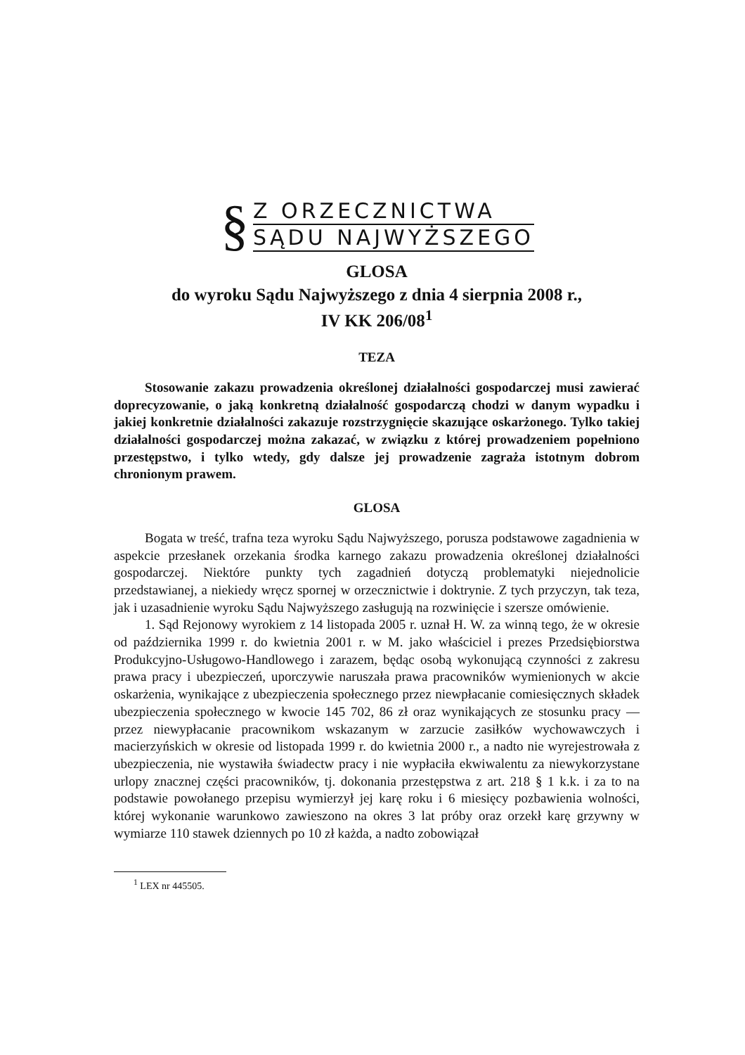§
Z ORZECZNICTWA
SĄDU NAJWYŻSZEGO
GLOSA
do wyroku Sądu Najwyższego z dnia 4 sierpnia 2008 r.,
IV KK 206/08<sup>1</sup>
TEZA
Stosowanie zakazu prowadzenia określonej działalności gospodarczej musi zawierać doprecyzowanie, o jaką konkretną działalność gospodarczą chodzi w danym wypadku i jakiej konkretnie działalności zakazuje rozstrzygnięcie skazujące oskarżonego. Tylko takiej działalności gospodarczej można zakazać, w związku z której prowadzeniem popełniono przestępstwo, i tylko wtedy, gdy dalsze jej prowadzenie zagraża istotnym dobrom chronionym prawem.
GLOSA
Bogata w treść, trafna teza wyroku Sądu Najwyższego, porusza podstawowe zagadnienia w aspekcie przesłanek orzekania środka karnego zakazu prowadzenia określonej działalności gospodarczej. Niektóre punkty tych zagadnień dotyczą problematyki niejednolicie przedstawianej, a niekiedy wręcz spornej w orzecznictwie i doktrynie. Z tych przyczyn, tak teza, jak i uzasadnienie wyroku Sądu Najwyższego zasługują na rozwinięcie i szersze omówienie.
1. Sąd Rejonowy wyrokiem z 14 listopada 2005 r. uznał H. W. za winną tego, że w okresie od października 1999 r. do kwietnia 2001 r. w M. jako właściciel i prezes Przedsiębiorstwa Produkcyjno-Usługowo-Handlowego i zarazem, będąc osobą wykonującą czynności z zakresu prawa pracy i ubezpieczeń, uporczywie naruszała prawa pracowników wymienionych w akcie oskarżenia, wynikające z ubezpieczenia społecznego przez niewpłacanie comiesięcznych składek ubezpieczenia społecznego w kwocie 145 702, 86 zł oraz wynikających ze stosunku pracy — przez niewypłacanie pracownikom wskazanym w zarzucie zasiłków wychowawczych i macierzyńskich w okresie od listopada 1999 r. do kwietnia 2000 r., a nadto nie wyrejestrowała z ubezpieczenia, nie wystawiła świadectw pracy i nie wypłaciła ekwiwalentu za niewykorzystane urlopy znacznej części pracowników, tj. dokonania przestępstwa z art. 218 § 1 k.k. i za to na podstawie powołanego przepisu wymierzył jej karę roku i 6 miesięcy pozbawienia wolności, której wykonanie warunkowo zawieszono na okres 3 lat próby oraz orzekł karę grzywny w wymiarze 110 stawek dziennych po 10 zł każda, a nadto zobowiązał
<sup>1</sup> LEX nr 445505.